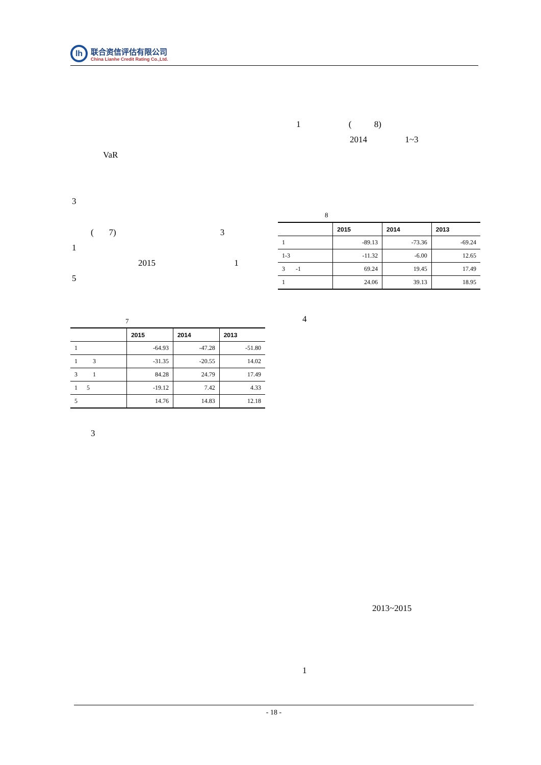lh
联合资信评估有限公司
China Lianhe Credit Rating Co.,Ltd.
VaR
3
( 7) 3
1
2015 1
5
7
| | 2015 | 2014 | 2013 |
| --- | --- | --- | --- |
| 1 | -64.93 | -47.28 | -51.80 |
| 1 3 | -31.35 | -20.55 | 14.02 |
| 3 1 | 84.28 | 24.79 | 17.49 |
| 1 5 | -19.12 | 7.42 | 4.33 |
| 5 | 14.76 | 14.83 | 12.18 |
3
1 ( 8)
2014 1~3
8
| | 2015 | 2014 | 2013 |
| --- | --- | --- | --- |
| 1 | -89.13 | -73.36 | -69.24 |
| 1-3 | -11.32 | -6.00 | 12.65 |
| 3 -1 | 69.24 | 19.45 | 17.49 |
| 1 | 24.06 | 39.13 | 18.95 |
4
2013~2015
1
- 18 -